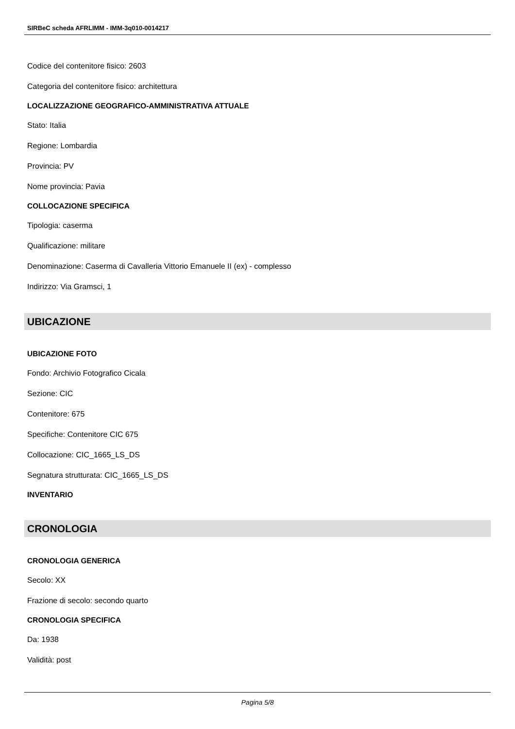SIRBeC scheda AFRLIMM - IMM-3q010-0014217
Codice del contenitore fisico: 2603
Categoria del contenitore fisico: architettura
LOCALIZZAZIONE GEOGRAFICO-AMMINISTRATIVA ATTUALE
Stato: Italia
Regione: Lombardia
Provincia: PV
Nome provincia: Pavia
COLLOCAZIONE SPECIFICA
Tipologia: caserma
Qualificazione: militare
Denominazione: Caserma di Cavalleria Vittorio Emanuele II (ex) - complesso
Indirizzo: Via Gramsci, 1
UBICAZIONE
UBICAZIONE FOTO
Fondo: Archivio Fotografico Cicala
Sezione: CIC
Contenitore: 675
Specifiche: Contenitore CIC 675
Collocazione: CIC_1665_LS_DS
Segnatura strutturata: CIC_1665_LS_DS
INVENTARIO
CRONOLOGIA
CRONOLOGIA GENERICA
Secolo: XX
Frazione di secolo: secondo quarto
CRONOLOGIA SPECIFICA
Da: 1938
Validità: post
Pagina 5/8